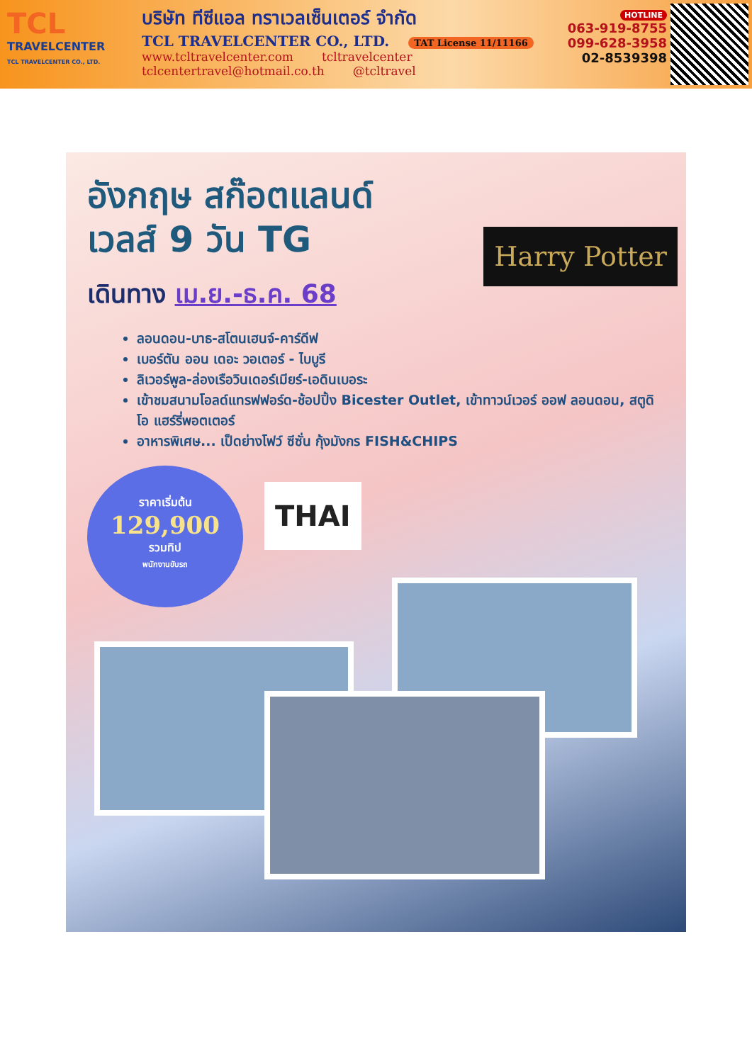TCL
TRAVELCENTER
TCL TRAVELCENTER CO., LTD.
บริษัท ทีซีแอล ทราเวลเซ็นเตอร์ จำกัด
TCL TRAVELCENTER CO., LTD. TAT License 11/11166
www.tcltravelcenter.com tcltravelcenter
tclcentertravel@hotmail.co.th @tcltravel
HOTLINE
063-919-8755
099-628-3958
02-8539398
อังกฤษ สก๊อตแลนด์
เวลส์ 9 วัน TG
เดินทาง เม.ย.-ธ.ค. 68
ลอนดอน-บาธ-สโตนเฮนจ์-คาร์ดีฟ
เบอร์ตัน ออน เดอะ วอเตอร์ - ไบบูรี
ลิเวอร์พูล-ล่องเรือวินเดอร์เมียร์-เอดินเบอระ
เข้าชมสนามโอลด์แทรฟฟอร์ด-ช้อปปิ้ง Bicester Outlet, เข้าทาวน์เวอร์ ออฟ ลอนดอน, สตูดิโอ แฮร์รี่พอตเตอร์
อาหารพิเศษ... เป็ดย่างโฟว์ ซีซั่น กุ้งมังกร FISH&CHIPS
ราคาเริ่มต้น
129,900
รวมทิป
พนักงานขับรถ
THAI
Harry Potter